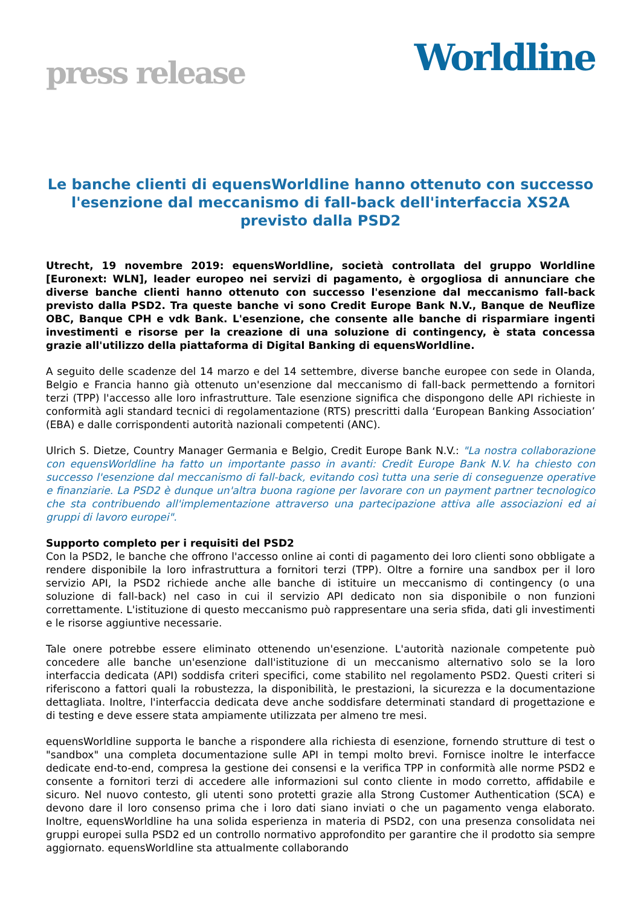press release
Worldline
Le banche clienti di equensWorldline hanno ottenuto con successo l'esenzione dal meccanismo di fall-back dell'interfaccia XS2A previsto dalla PSD2
Utrecht, 19 novembre 2019: equensWorldline, società controllata del gruppo Worldline [Euronext: WLN], leader europeo nei servizi di pagamento, è orgogliosa di annunciare che diverse banche clienti hanno ottenuto con successo l'esenzione dal meccanismo fall-back previsto dalla PSD2. Tra queste banche vi sono Credit Europe Bank N.V., Banque de Neuflize OBC, Banque CPH e vdk Bank. L'esenzione, che consente alle banche di risparmiare ingenti investimenti e risorse per la creazione di una soluzione di contingency, è stata concessa grazie all'utilizzo della piattaforma di Digital Banking di equensWorldline.
A seguito delle scadenze del 14 marzo e del 14 settembre, diverse banche europee con sede in Olanda, Belgio e Francia hanno già ottenuto un'esenzione dal meccanismo di fall-back permettendo a fornitori terzi (TPP) l'accesso alle loro infrastrutture. Tale esenzione significa che dispongono delle API richieste in conformità agli standard tecnici di regolamentazione (RTS) prescritti dalla ‘European Banking Association’ (EBA) e dalle corrispondenti autorità nazionali competenti (ANC).
Ulrich S. Dietze, Country Manager Germania e Belgio, Credit Europe Bank N.V.: "La nostra collaborazione con equensWorldline ha fatto un importante passo in avanti: Credit Europe Bank N.V. ha chiesto con successo l'esenzione dal meccanismo di fall-back, evitando così tutta una serie di conseguenze operative e finanziarie. La PSD2 è dunque un'altra buona ragione per lavorare con un payment partner tecnologico che sta contribuendo all'implementazione attraverso una partecipazione attiva alle associazioni ed ai gruppi di lavoro europei".
Supporto completo per i requisiti del PSD2
Con la PSD2, le banche che offrono l'accesso online ai conti di pagamento dei loro clienti sono obbligate a rendere disponibile la loro infrastruttura a fornitori terzi (TPP). Oltre a fornire una sandbox per il loro servizio API, la PSD2 richiede anche alle banche di istituire un meccanismo di contingency (o una soluzione di fall-back) nel caso in cui il servizio API dedicato non sia disponibile o non funzioni correttamente. L'istituzione di questo meccanismo può rappresentare una seria sfida, dati gli investimenti e le risorse aggiuntive necessarie.
Tale onere potrebbe essere eliminato ottenendo un'esenzione. L'autorità nazionale competente può concedere alle banche un'esenzione dall'istituzione di un meccanismo alternativo solo se la loro interfaccia dedicata (API) soddisfa criteri specifici, come stabilito nel regolamento PSD2. Questi criteri si riferiscono a fattori quali la robustezza, la disponibilità, le prestazioni, la sicurezza e la documentazione dettagliata. Inoltre, l'interfaccia dedicata deve anche soddisfare determinati standard di progettazione e di testing e deve essere stata ampiamente utilizzata per almeno tre mesi.
equensWorldline supporta le banche a rispondere alla richiesta di esenzione, fornendo strutture di test o "sandbox" una completa documentazione sulle API in tempi molto brevi. Fornisce inoltre le interfacce dedicate end-to-end, compresa la gestione dei consensi e la verifica TPP in conformità alle norme PSD2 e consente a fornitori terzi di accedere alle informazioni sul conto cliente in modo corretto, affidabile e sicuro. Nel nuovo contesto, gli utenti sono protetti grazie alla Strong Customer Authentication (SCA) e devono dare il loro consenso prima che i loro dati siano inviati o che un pagamento venga elaborato. Inoltre, equensWorldline ha una solida esperienza in materia di PSD2, con una presenza consolidata nei gruppi europei sulla PSD2 ed un controllo normativo approfondito per garantire che il prodotto sia sempre aggiornato. equensWorldline sta attualmente collaborando